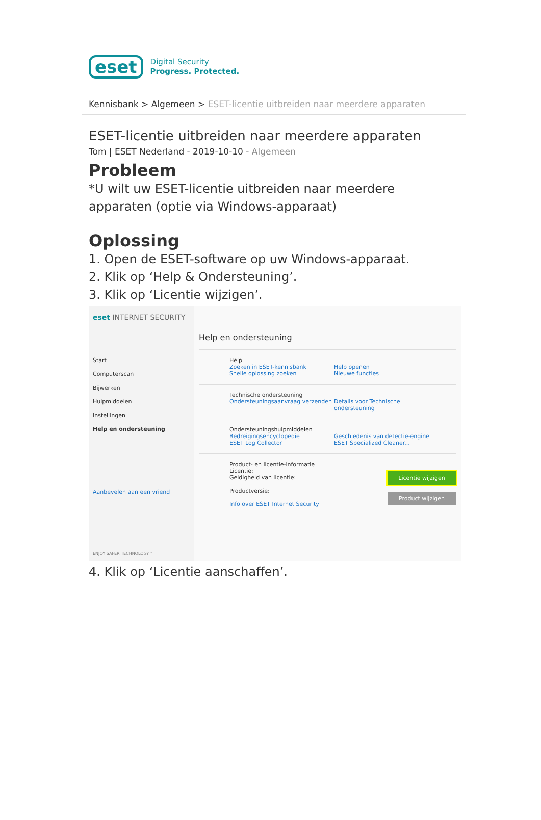eset
Digital Security
Progress. Protected.
Kennisbank > Algemeen > ESET-licentie uitbreiden naar meerdere apparaten
ESET-licentie uitbreiden naar meerdere apparaten
Tom | ESET Nederland - 2019-10-10 - Algemeen
Probleem
*U wilt uw ESET-licentie uitbreiden naar meerdere apparaten (optie via Windows-apparaat)
Oplossing
1. Open de ESET-software op uw Windows-apparaat.
2. Klik op ‘Help & Ondersteuning’.
3. Klik op ‘Licentie wijzigen’.
eset INTERNET SECURITY
Start
Computerscan
Bijwerken
Hulpmiddelen
Instellingen
Help en ondersteuning
Aanbevelen aan een vriend
ENJOY SAFER TECHNOLOGY™
Help en ondersteuning
Help
Zoeken in ESET-kennisbank Help openen
Snelle oplossing zoeken Nieuwe functies
Technische ondersteuning
Ondersteuningsaanvraag verzenden Details voor Technische ondersteuning
Ondersteuningshulpmiddelen
Bedreigingsencyclopedie Geschiedenis van detectie-engine
ESET Log Collector ESET Specialized Cleaner...
Product- en licentie-informatie
Licentie:
Geldigheid van licentie:
Productversie:
Info over ESET Internet Security
Licentie wijzigen
Product wijzigen
4. Klik op ‘Licentie aanschaffen’.